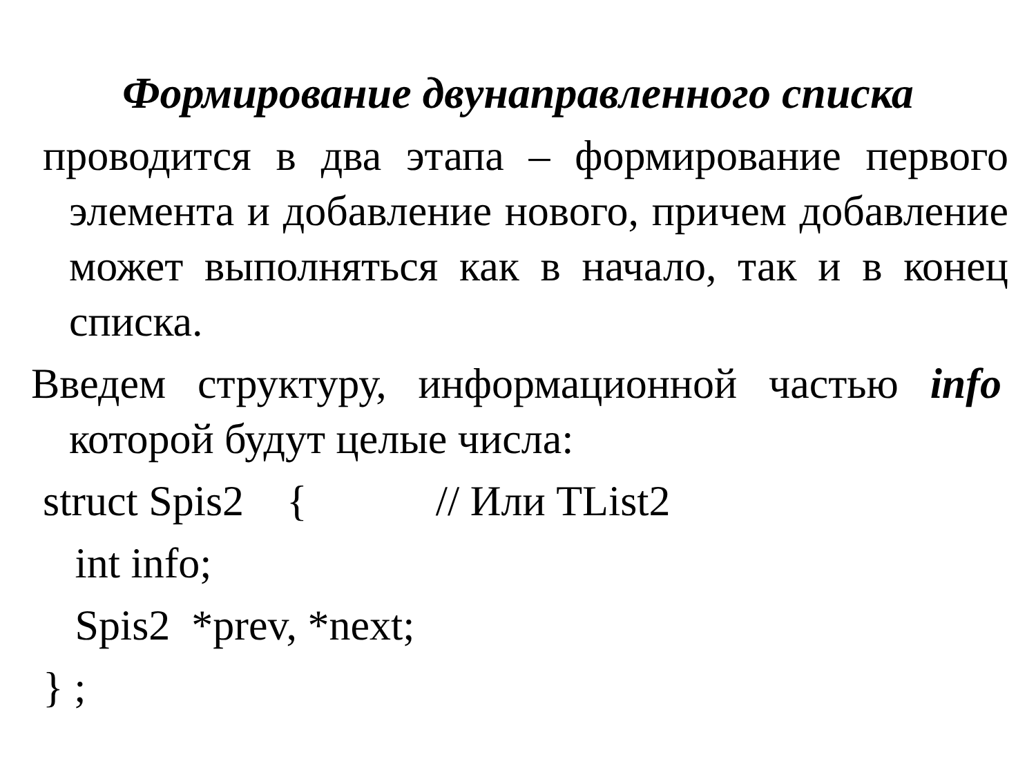Формирование двунаправленного списка
проводится в два этапа – формирование первого элемента и добавление нового, причем добавление может выполняться как в начало, так и в конец списка.
Введем структуру, информационной частью info которой будут целые числа:
struct Spis2 { // Или TList2
int info;
Spis2 *prev, *next;
} ;